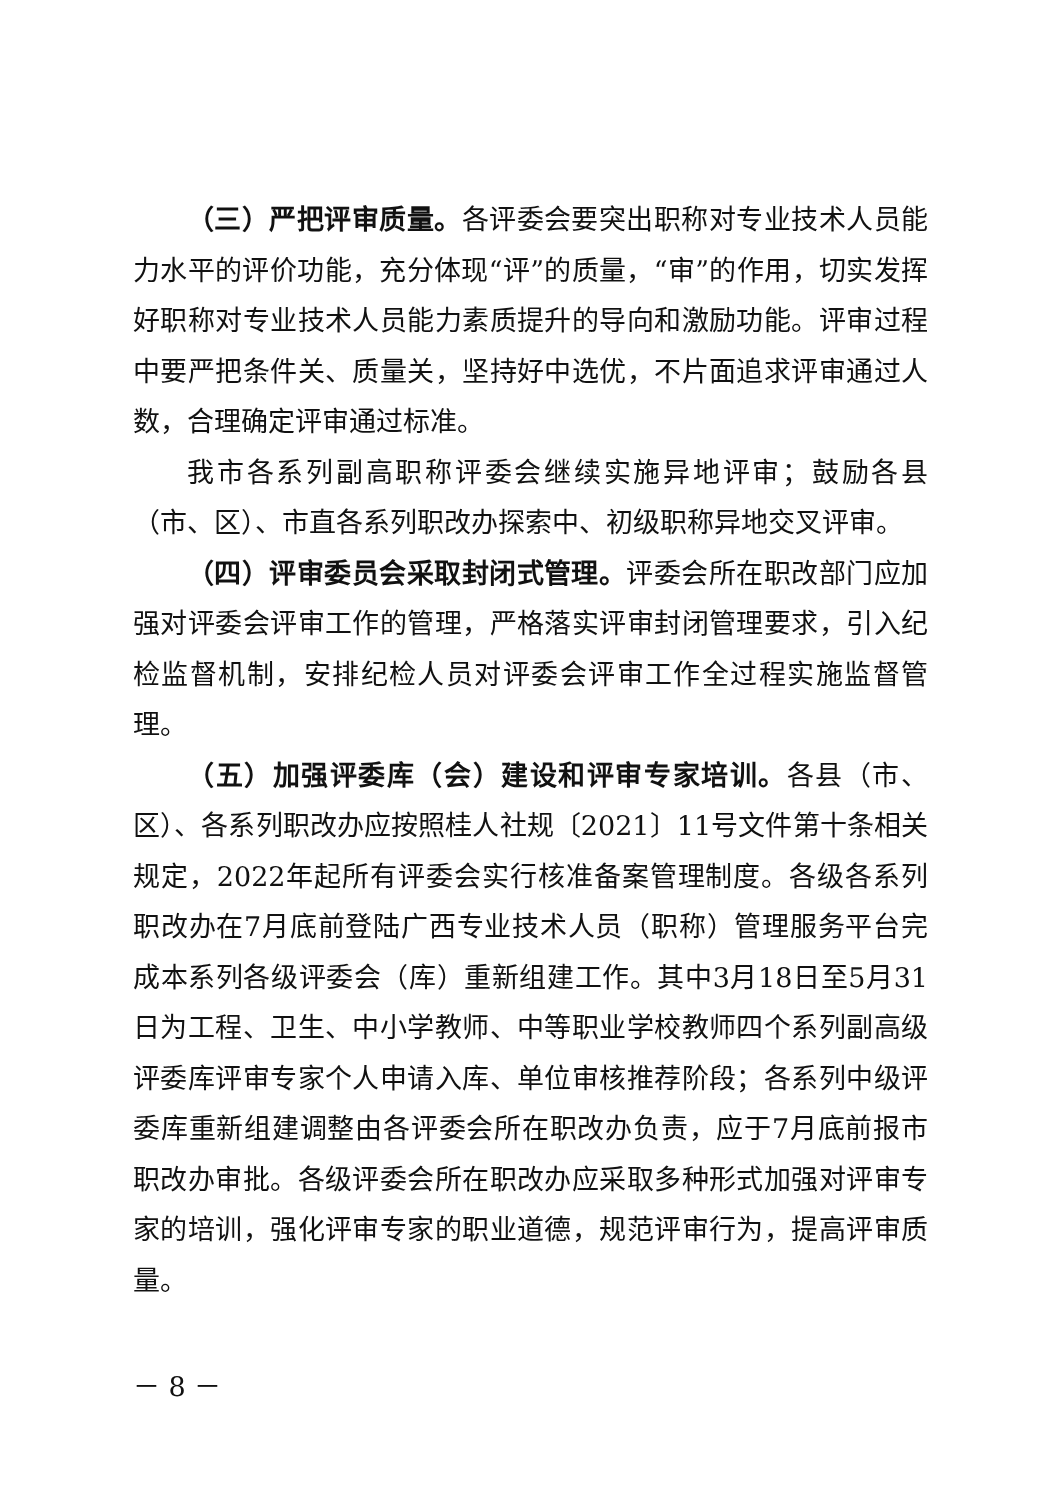（三）严把评审质量。各评委会要突出职称对专业技术人员能力水平的评价功能，充分体现“评”的质量，“审”的作用，切实发挥好职称对专业技术人员能力素质提升的导向和激励功能。评审过程中要严把条件关、质量关，坚持好中选优，不片面追求评审通过人数，合理确定评审通过标准。
我市各系列副高职称评委会继续实施异地评审；鼓励各县（市、区）、市直各系列职改办探索中、初级职称异地交叉评审。
（四）评审委员会采取封闭式管理。评委会所在职改部门应加强对评委会评审工作的管理，严格落实评审封闭管理要求，引入纪检监督机制，安排纪检人员对评委会评审工作全过程实施监督管理。
（五）加强评委库（会）建设和评审专家培训。各县（市、区）、各系列职改办应按照桂人社规〔2021〕11号文件第十条相关规定，2022年起所有评委会实行核准备案管理制度。各级各系列职改办在7月底前登陆广西专业技术人员（职称）管理服务平台完成本系列各级评委会（库）重新组建工作。其中3月18日至5月31日为工程、卫生、中小学教师、中等职业学校教师四个系列副高级评委库评审专家个人申请入库、单位审核推荐阶段；各系列中级评委库重新组建调整由各评委会所在职改办负责，应于7月底前报市职改办审批。各级评委会所在职改办应采取多种形式加强对评审专家的培训，强化评审专家的职业道德，规范评审行为，提高评审质量。
－ 8 －